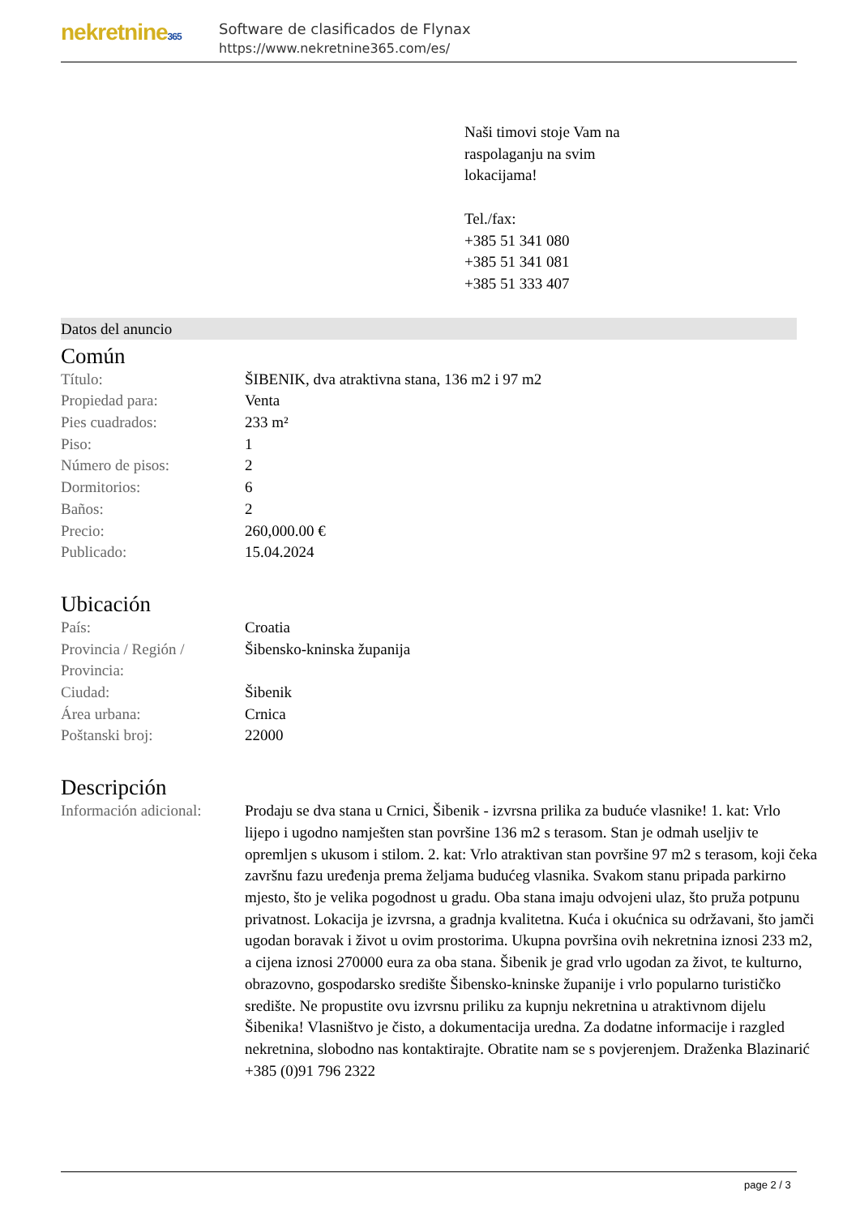nekretnine365
Software de clasificados de Flynax
https://www.nekretnine365.com/es/
Naši timovi stoje Vam na
raspolaganju na svim
lokacijama!
Tel./fax:
+385 51 341 080
+385 51 341 081
+385 51 333 407
Datos del anuncio
Común
| Título: | ŠIBENIK, dva atraktivna stana, 136 m2 i 97 m2 |
| Propiedad para: | Venta |
| Pies cuadrados: | 233 m² |
| Piso: | 1 |
| Número de pisos: | 2 |
| Dormitorios: | 6 |
| Baños: | 2 |
| Precio: | 260,000.00 € |
| Publicado: | 15.04.2024 |
Ubicación
| País: | Croatia |
| Provincia / Región / Provincia: | Šibensko-kninska županija |
| Ciudad: | Šibenik |
| Área urbana: | Crnica |
| Poštanski broj: | 22000 |
Descripción
| Información adicional: | Prodaju se dva stana u Crnici, Šibenik - izvrsna prilika za buduće vlasnike! 1. kat: Vrlo lijepo i ugodno namješten stan površine 136 m2 s terasom. Stan je odmah useljiv te opremljen s ukusom i stilom. 2. kat: Vrlo atraktivan stan površine 97 m2 s terasom, koji čeka završnu fazu uređenja prema željama budućeg vlasnika. Svakom stanu pripada parkirno mjesto, što je velika pogodnost u gradu. Oba stana imaju odvojeni ulaz, što pruža potpunu privatnost. Lokacija je izvrsna, a gradnja kvalitetna. Kuća i okućnica su održavani, što jamči ugodan boravak i život u ovim prostorima. Ukupna površina ovih nekretnina iznosi 233 m2, a cijena iznosi 270000 eura za oba stana. Šibenik je grad vrlo ugodan za život, te kulturno, obrazovno, gospodarsko središte Šibensko-kninske županije i vrlo popularno turističko središte. Ne propustite ovu izvrsnu priliku za kupnju nekretnina u atraktivnom dijelu Šibenika! Vlasništvo je čisto, a dokumentacija uredna. Za dodatne informacije i razgled nekretnina, slobodno nas kontaktirajte. Obratite nam se s povjerenjem. Draženka Blazinarić +385 (0)91 796 2322 |
page 2 / 3